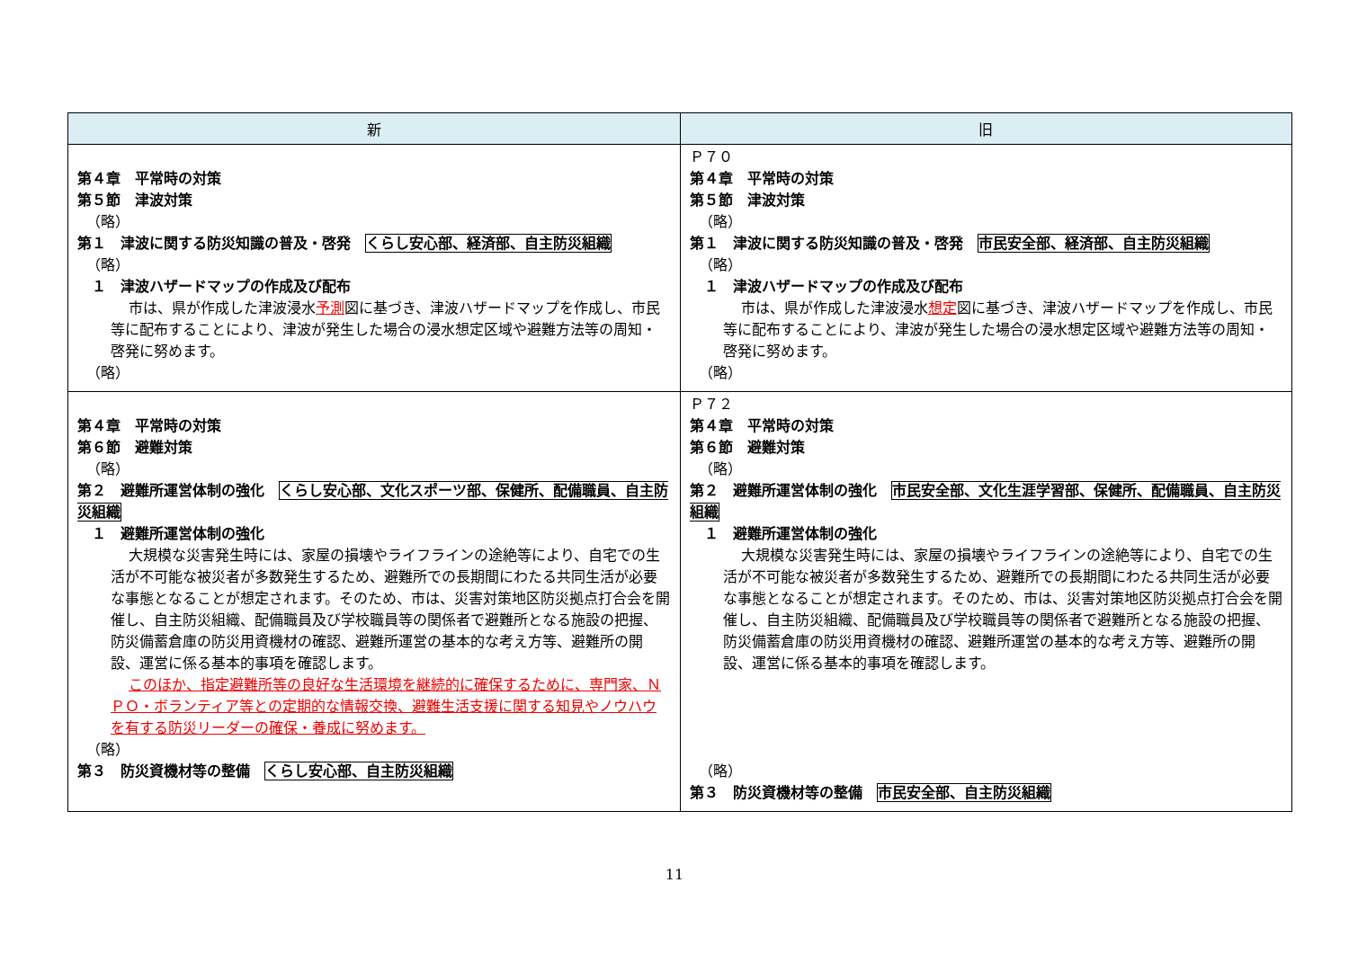| 新 | 旧 |
| --- | --- |
| 第４章 平常時の対策 第５節 津波対策 （略） 第１ 津波に関する防災知識の普及・啓発 くらし安心部、経済部、自主防災組織 （略） １ 津波ハザードマップの作成及び配布 市は、県が作成した津波浸水 予測 図に基づき、津波ハザードマップを作成し、市民等に配布することにより、津波が発生した場合の浸水想定区域や避難方法等の周知・啓発に努めます。 （略） | Ｐ７０ 第４章 平常時の対策 第５節 津波対策 （略） 第１ 津波に関する防災知識の普及・啓発 市民安全部、経済部、自主防災組織 （略） １ 津波ハザードマップの作成及び配布 市は、県が作成した津波浸水 想定 図に基づき、津波ハザードマップを作成し、市民等に配布することにより、津波が発生した場合の浸水想定区域や避難方法等の周知・啓発に努めます。 （略） |
| 第４章 平常時の対策 第６節 避難対策 （略） 第２ 避難所運営体制の強化 くらし安心部、文化スポーツ部、保健所、配備職員、自主防災組織 １ 避難所運営体制の強化 大規模な災害発生時には、家屋の損壊やライフラインの途絶等により、自宅での生活が不可能な被災者が多数発生するため、避難所での長期間にわたる共同生活が必要な事態となることが想定されます。そのため、市は、災害対策地区防災拠点打合会を開催し、自主防災組織、配備職員及び学校職員等の関係者で避難所となる施設の把握、防災備蓄倉庫の防災用資機材の確認、避難所運営の基本的な考え方等、避難所の開設、運営に係る基本的事項を確認します。 このほか、指定避難所等の良好な生活環境を継続的に確保するために、専門家、ＮＰＯ・ボランティア等との定期的な情報交換、避難生活支援に関する知見やノウハウを有する防災リーダーの確保・養成に努めます。 （略） 第３ 防災資機材等の整備 くらし安心部、自主防災組織 | Ｐ７２ 第４章 平常時の対策 第６節 避難対策 （略） 第２ 避難所運営体制の強化 市民安全部、文化生涯学習部、保健所、配備職員、自主防災組織 １ 避難所運営体制の強化 大規模な災害発生時には、家屋の損壊やライフラインの途絶等により、自宅での生活が不可能な被災者が多数発生するため、避難所での長期間にわたる共同生活が必要な事態となることが想定されます。そのため、市は、災害対策地区防災拠点打合会を開催し、自主防災組織、配備職員及び学校職員等の関係者で避難所となる施設の把握、防災備蓄倉庫の防災用資機材の確認、避難所運営の基本的な考え方等、避難所の開設、運営に係る基本的事項を確認します。 （略） 第３ 防災資機材等の整備 市民安全部、自主防災組織 |
11